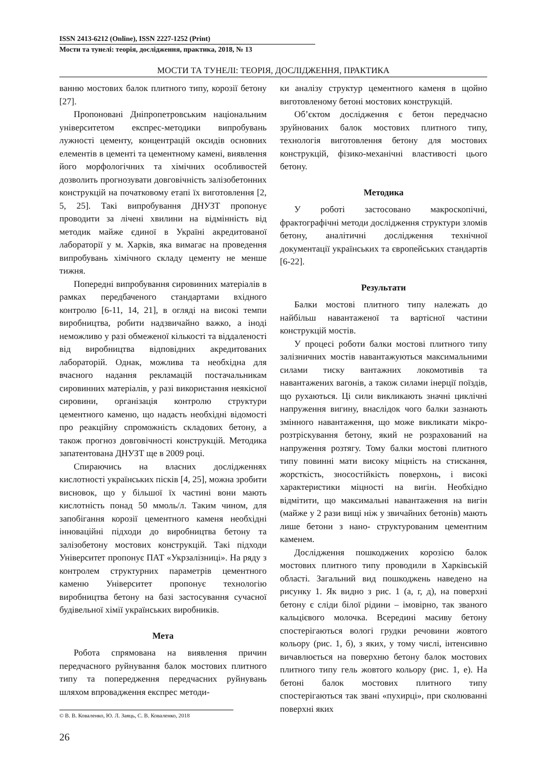ISSN 2413-6212 (Online), ISSN 2227-1252 (Print)
Мости та тунелі: теорія, дослідження, практика, 2018, № 13
МОСТИ ТА ТУНЕЛІ: ТЕОРІЯ, ДОСЛІДЖЕННЯ, ПРАКТИКА
ванню мостових балок плитного типу, корозії бетону [27].
Пропоновані Дніпропетровським національним університетом експрес-методики випробувань лужності цементу, концентрацій оксидів основних елементів в цементі та цементному камені, виявлення його морфологічних та хімічних особливостей дозволить прогнозувати довговічність залізобетонних конструкцій на початковому етапі їх виготовлення [2, 5, 25]. Такі випробування ДНУЗТ пропонує проводити за лічені хвилини на відмінність від методик майже єдиної в Україні акредитованої лабораторії у м. Харків, яка вимагає на проведення випробувань хімічного складу цементу не менше тижня.
Попередні випробування сировинних матеріалів в рамках передбаченого стандартами вхідного контролю [6-11, 14, 21], в огляді на високі темпи виробництва, робити надзвичайно важко, а іноді неможливо у разі обмеженої кількості та віддаленості від виробництва відповідних акредитованих лабораторій. Однак, можлива та необхідна для вчасного надання рекламацій постачальникам сировинних матеріалів, у разі використання неякісної сировини, організація контролю структури цементного каменю, що надасть необхідні відомості про реакційну спроможність складових бетону, а також прогноз довговічності конструкцій. Методика запатентована ДНУЗТ ще в 2009 році.
Спираючись на власних дослідженнях кислотності українських пісків [4, 25], можна зробити висновок, що у більшої їх частині вони мають кислотність понад 50 ммоль/л. Таким чином, для запобігання корозії цементного каменя необхідні інноваційні підходи до виробництва бетону та залізобетону мостових конструкцій. Такі підходи Університет пропонує ПАТ «Укрзалізниці». На ряду з контролем структурних параметрів цементного каменю Університет пропонує технологію виробництва бетону на базі застосування сучасної будівельної хімії українських виробників.
Мета
Робота спрямована на виявлення причин передчасного руйнування балок мостових плитного типу та попередження передчасних руйнувань шляхом впровадження експрес методи-
ки аналізу структур цементного каменя в щойно виготовленому бетоні мостових конструкцій.
Об’єктом дослідження є бетон передчасно зруйнованих балок мостових плитного типу, технологія виготовлення бетону для мостових конструкцій, фізико-механічні властивості цього бетону.
Методика
У роботі застосовано макроскопічні, фрактографічні методи дослідження структури зломів бетону, аналітичні дослідження технічної документації українських та європейських стандартів [6-22].
Результати
Балки мостові плитного типу належать до найбільш навантаженої та вартісної частини конструкцій мостів.
У процесі роботи балки мостові плитного типу залізничних мостів навантажуються максимальними силами тиску вантажних локомотивів та навантажених вагонів, а також силами інерції поїздів, що рухаються. Ці сили викликають значні циклічні напруження вигину, внаслідок чого балки зазнають змінного навантаження, що може викликати мікро- розтріскування бетону, який не розрахований на напруження розтягу. Тому балки мостові плитного типу повинні мати високу міцність на стискання, жорсткість, зносостійкість поверхонь, і високі характеристики міцності на вигін. Необхідно відмітити, що максимальні навантаження на вигін (майже у 2 рази вищі ніж у звичайних бетонів) мають лише бетони з нано- структурованим цементним каменем.
Дослідження пошкоджених корозією балок мостових плитного типу проводили в Харківській області. Загальний вид пошкоджень наведено на рисунку 1. Як видно з рис. 1 (а, г, д), на поверхні бетону є сліди білої рідини – імовірно, так званого кальцієвого молочка. Всередині масиву бетону спостерігаються вологі грудки речовини жовтого кольору (рис. 1, б), з яких, у тому числі, інтенсивно вичавлюється на поверхню бетону балок мостових плитного типу гель жовтого кольору (рис. 1, е). На бетоні балок мостових плитного типу спостерігаються так звані «пухирці», при сколюванні поверхні яких
© В. В. Коваленко, Ю. Л. Заяць, С. В. Коваленко, 2018
26